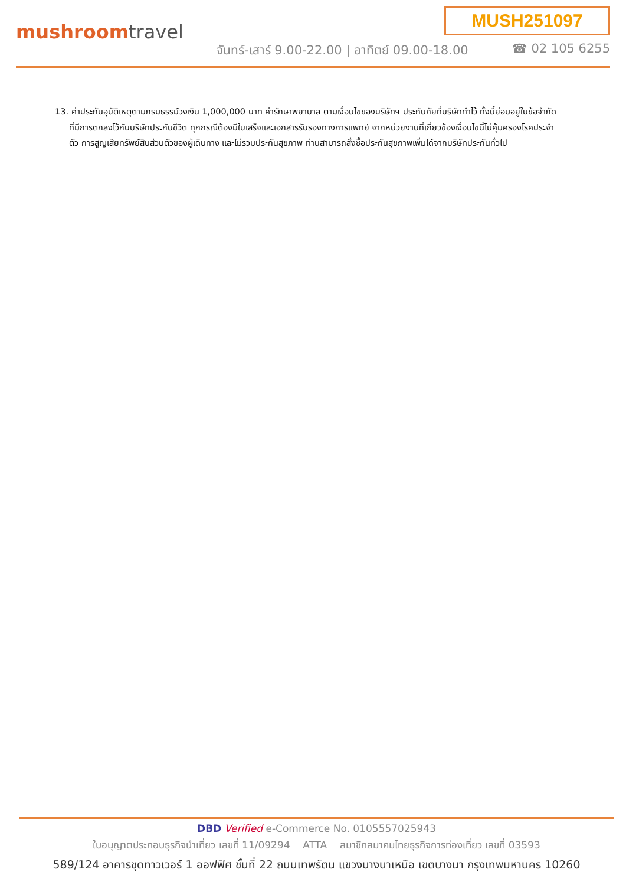MUSH251097
mushroomtravel
จันทร์-เสาร์ 9.00-22.00 | อาทิตย์ 09.00-18.00
☎ 02 105 6255
13. ค่าประกันอุบัติเหตุตามกรมธรรม์วงเงิน 1,000,000 บาท ค่ารักษาพยาบาล ตามเงื่อนไขของบริษัทฯ ประกันภัยที่บริษัททำไว้ ทั้งนี้ย่อมอยู่ในข้อจำกัดที่มีการตกลงไว้กับบริษัทประกันชีวิต ทุกกรณีต้องมีใบเสร็จและเอกสารรับรองทางการแพทย์ จากหน่วยงานที่เกี่ยวข้องเงื่อนไขนี้ไม่คุ้มครองโรคประจำตัว การสูญเสียทรัพย์สินส่วนตัวของผู้เดินทาง และไม่รวมประกันสุขภาพ ท่านสามารถสั่งซื้อประกันสุขภาพเพิ่มได้จากบริษัทประกันทั่วไป
DBD Verified e-Commerce No. 0105557025943
ใบอนุญาตประกอบธุรกิจนำเที่ยว เลขที่ 11/09294 ATTA สมาชิกสมาคมไทยธุรกิจการท่องเที่ยว เลขที่ 03593
589/124 อาคารชุดทาวเวอร์ 1 ออฟฟิศ ชั้นที่ 22 ถนนเทพรัตน แขวงบางนาเหนือ เขตบางนา กรุงเทพมหานคร 10260